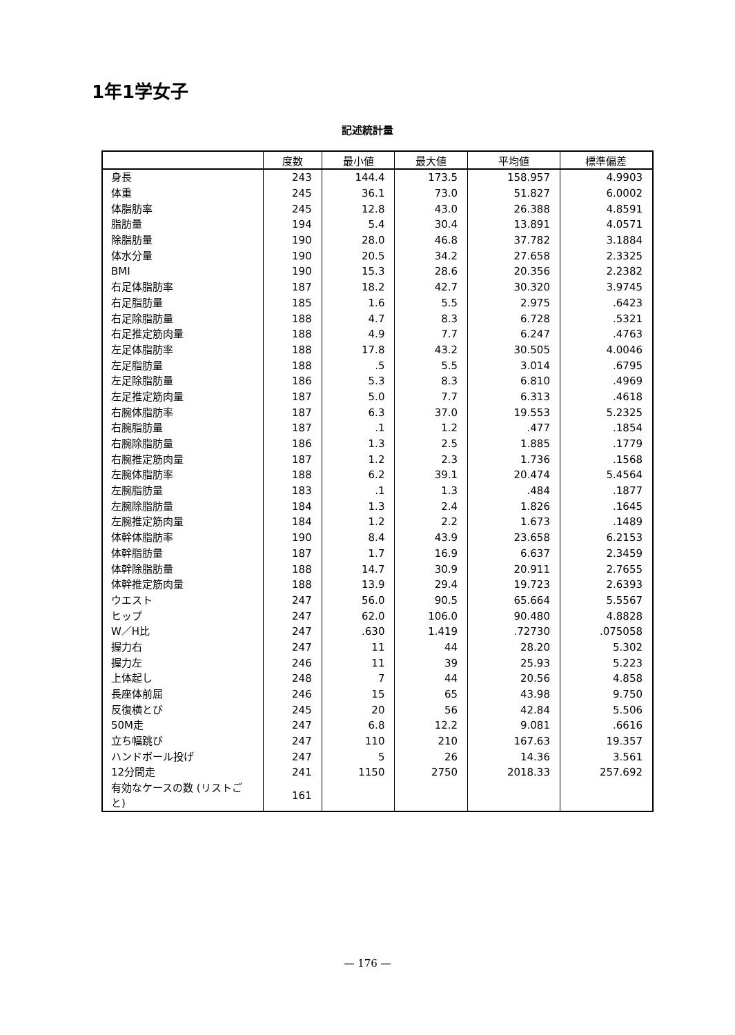1年1学女子
記述統計量
| | 度数 | 最小値 | 最大値 | 平均値 | 標準偏差 |
| --- | --- | --- | --- | --- | --- |
| 身長 | 243 | 144.4 | 173.5 | 158.957 | 4.9903 |
| 体重 | 245 | 36.1 | 73.0 | 51.827 | 6.0002 |
| 体脂肪率 | 245 | 12.8 | 43.0 | 26.388 | 4.8591 |
| 脂肪量 | 194 | 5.4 | 30.4 | 13.891 | 4.0571 |
| 除脂肪量 | 190 | 28.0 | 46.8 | 37.782 | 3.1884 |
| 体水分量 | 190 | 20.5 | 34.2 | 27.658 | 2.3325 |
| BMI | 190 | 15.3 | 28.6 | 20.356 | 2.2382 |
| 右足体脂肪率 | 187 | 18.2 | 42.7 | 30.320 | 3.9745 |
| 右足脂肪量 | 185 | 1.6 | 5.5 | 2.975 | .6423 |
| 右足除脂肪量 | 188 | 4.7 | 8.3 | 6.728 | .5321 |
| 右足推定筋肉量 | 188 | 4.9 | 7.7 | 6.247 | .4763 |
| 左足体脂肪率 | 188 | 17.8 | 43.2 | 30.505 | 4.0046 |
| 左足脂肪量 | 188 | .5 | 5.5 | 3.014 | .6795 |
| 左足除脂肪量 | 186 | 5.3 | 8.3 | 6.810 | .4969 |
| 左足推定筋肉量 | 187 | 5.0 | 7.7 | 6.313 | .4618 |
| 右腕体脂肪率 | 187 | 6.3 | 37.0 | 19.553 | 5.2325 |
| 右腕脂肪量 | 187 | .1 | 1.2 | .477 | .1854 |
| 右腕除脂肪量 | 186 | 1.3 | 2.5 | 1.885 | .1779 |
| 右腕推定筋肉量 | 187 | 1.2 | 2.3 | 1.736 | .1568 |
| 左腕体脂肪率 | 188 | 6.2 | 39.1 | 20.474 | 5.4564 |
| 左腕脂肪量 | 183 | .1 | 1.3 | .484 | .1877 |
| 左腕除脂肪量 | 184 | 1.3 | 2.4 | 1.826 | .1645 |
| 左腕推定筋肉量 | 184 | 1.2 | 2.2 | 1.673 | .1489 |
| 体幹体脂肪率 | 190 | 8.4 | 43.9 | 23.658 | 6.2153 |
| 体幹脂肪量 | 187 | 1.7 | 16.9 | 6.637 | 2.3459 |
| 体幹除脂肪量 | 188 | 14.7 | 30.9 | 20.911 | 2.7655 |
| 体幹推定筋肉量 | 188 | 13.9 | 29.4 | 19.723 | 2.6393 |
| ウエスト | 247 | 56.0 | 90.5 | 65.664 | 5.5567 |
| ヒップ | 247 | 62.0 | 106.0 | 90.480 | 4.8828 |
| W／H比 | 247 | .630 | 1.419 | .72730 | .075058 |
| 握力右 | 247 | 11 | 44 | 28.20 | 5.302 |
| 握力左 | 246 | 11 | 39 | 25.93 | 5.223 |
| 上体起し | 248 | 7 | 44 | 20.56 | 4.858 |
| 長座体前屈 | 246 | 15 | 65 | 43.98 | 9.750 |
| 反復横とび | 245 | 20 | 56 | 42.84 | 5.506 |
| 50M走 | 247 | 6.8 | 12.2 | 9.081 | .6616 |
| 立ち幅跳び | 247 | 110 | 210 | 167.63 | 19.357 |
| ハンドボール投げ | 247 | 5 | 26 | 14.36 | 3.561 |
| 12分間走 | 241 | 1150 | 2750 | 2018.33 | 257.692 |
| 有効なケースの数 (リストごと) | 161 | | | | |
— 176 —